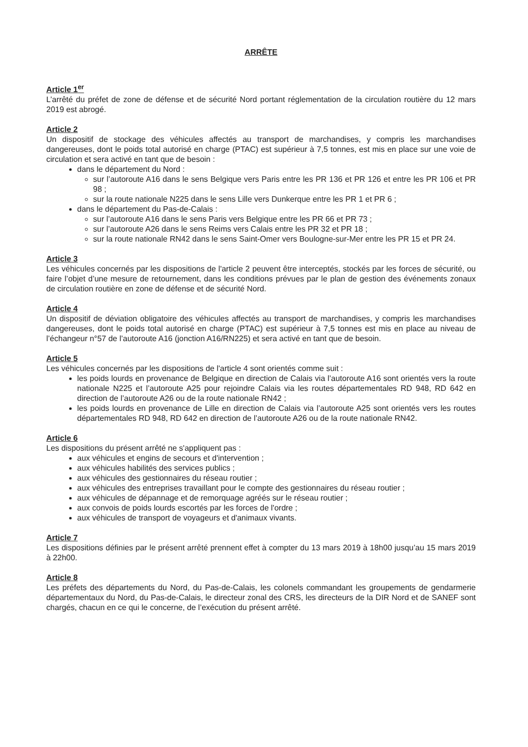ARRÊTE
Article 1<sup>er</sup>
L’arrêté du préfet de zone de défense et de sécurité Nord portant réglementation de la circulation routière du 12 mars 2019 est abrogé.
Article 2
Un dispositif de stockage des véhicules affectés au transport de marchandises, y compris les marchandises dangereuses, dont le poids total autorisé en charge (PTAC) est supérieur à 7,5 tonnes, est mis en place sur une voie de circulation et sera activé en tant que de besoin :
dans le département du Nord :
sur l’autoroute A16 dans le sens Belgique vers Paris entre les PR 136 et PR 126 et entre les PR 106 et PR 98 ;
sur la route nationale N225 dans le sens Lille vers Dunkerque entre les PR 1 et PR 6 ;
dans le département du Pas-de-Calais :
sur l’autoroute A16 dans le sens Paris vers Belgique entre les PR 66 et PR 73 ;
sur l’autoroute A26 dans le sens Reims vers Calais entre les PR 32 et PR 18 ;
sur la route nationale RN42 dans le sens Saint-Omer vers Boulogne-sur-Mer entre les PR 15 et PR 24.
Article 3
Les véhicules concernés par les dispositions de l'article 2 peuvent être interceptés, stockés par les forces de sécurité, ou faire l’objet d’une mesure de retournement, dans les conditions prévues par le plan de gestion des événements zonaux de circulation routière en zone de défense et de sécurité Nord.
Article 4
Un dispositif de déviation obligatoire des véhicules affectés au transport de marchandises, y compris les marchandises dangereuses, dont le poids total autorisé en charge (PTAC) est supérieur à 7,5 tonnes est mis en place au niveau de l’échangeur n°57 de l’autoroute A16 (jonction A16/RN225) et sera activé en tant que de besoin.
Article 5
Les véhicules concernés par les dispositions de l'article 4 sont orientés comme suit :
les poids lourds en provenance de Belgique en direction de Calais via l’autoroute A16 sont orientés vers la route nationale N225 et l’autoroute A25 pour rejoindre Calais via les routes départementales RD 948, RD 642 en direction de l’autoroute A26 ou de la route nationale RN42 ;
les poids lourds en provenance de Lille en direction de Calais via l’autoroute A25 sont orientés vers les routes départementales RD 948, RD 642 en direction de l’autoroute A26 ou de la route nationale RN42.
Article 6
Les dispositions du présent arrêté ne s'appliquent pas :
aux véhicules et engins de secours et d'intervention ;
aux véhicules habilités des services publics ;
aux véhicules des gestionnaires du réseau routier ;
aux véhicules des entreprises travaillant pour le compte des gestionnaires du réseau routier ;
aux véhicules de dépannage et de remorquage agréés sur le réseau routier ;
aux convois de poids lourds escortés par les forces de l'ordre ;
aux véhicules de transport de voyageurs et d'animaux vivants.
Article 7
Les dispositions définies par le présent arrêté prennent effet à compter du 13 mars 2019 à 18h00 jusqu’au 15 mars 2019 à 22h00.
Article 8
Les préfets des départements du Nord, du Pas-de-Calais, les colonels commandant les groupements de gendarmerie départementaux du Nord, du Pas-de-Calais, le directeur zonal des CRS, les directeurs de la DIR Nord et de SANEF sont chargés, chacun en ce qui le concerne, de l’exécution du présent arrêté.